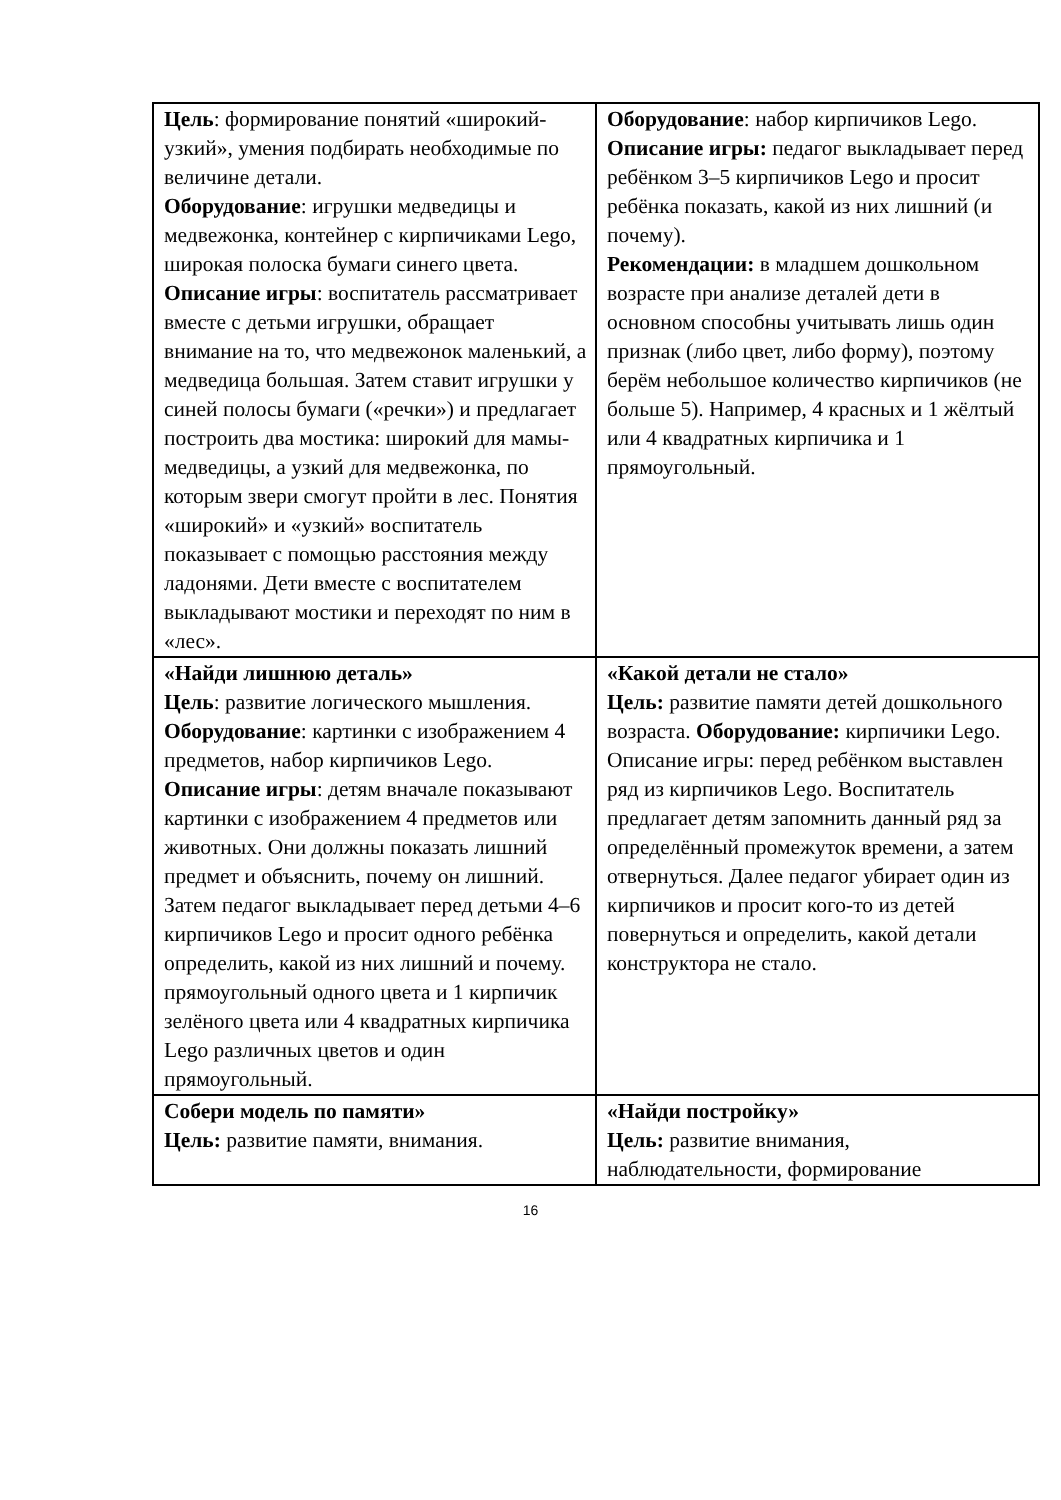| Цель : формирование понятий «широкий-узкий», умения подбирать необходимые по величине детали. Оборудование : игрушки медведицы и медвежонка, контейнер с кирпичиками Lego, широкая полоска бумаги синего цвета. Описание игры : воспитатель рассматривает вместе с детьми игрушки, обращает внимание на то, что медвежонок маленький, а медведица большая. Затем ставит игрушки у синей полосы бумаги («речки») и предлагает построить два мостика: широкий для мамы-медведицы, а узкий для медвежонка, по которым звери смогут пройти в лес. Понятия «широкий» и «узкий» воспитатель показывает с помощью расстояния между ладонями. Дети вместе с воспитателем выкладывают мостики и переходят по ним в «лес». | Оборудование : набор кирпичиков Lego. Описание игры: педагог выкладывает перед ребёнком 3–5 кирпичиков Lego и просит ребёнка показать, какой из них лишний (и почему). Рекомендации: в младшем дошкольном возрасте при анализе деталей дети в основном способны учитывать лишь один признак (либо цвет, либо форму), поэтому берём небольшое количество кирпичиков (не больше 5). Например, 4 красных и 1 жёлтый или 4 квадратных кирпичика и 1 прямоугольный. |
| «Найди лишнюю деталь» Цель : развитие логического мышления. Оборудование : картинки с изображением 4 предметов, набор кирпичиков Lego. Описание игры : детям вначале показывают картинки с изображением 4 предметов или животных. Они должны показать лишний предмет и объяснить, почему он лишний. Затем педагог выкладывает перед детьми 4–6 кирпичиков Lego и просит одного ребёнка определить, какой из них лишний и почему. прямоугольный одного цвета и 1 кирпичик зелёного цвета или 4 квадратных кирпичика Lego различных цветов и один прямоугольный. | «Какой детали не стало» Цель: развитие памяти детей дошкольного возраста. Оборудование: кирпичики Lego. Описание игры: перед ребёнком выставлен ряд из кирпичиков Lego. Воспитатель предлагает детям запомнить данный ряд за определённый промежуток времени, а затем отвернуться. Далее педагог убирает один из кирпичиков и просит кого-то из детей повернуться и определить, какой детали конструктора не стало. |
| Собери модель по памяти» Цель: развитие памяти, внимания. | «Найди постройку» Цель: развитие внимания, наблюдательности, формирование |
16